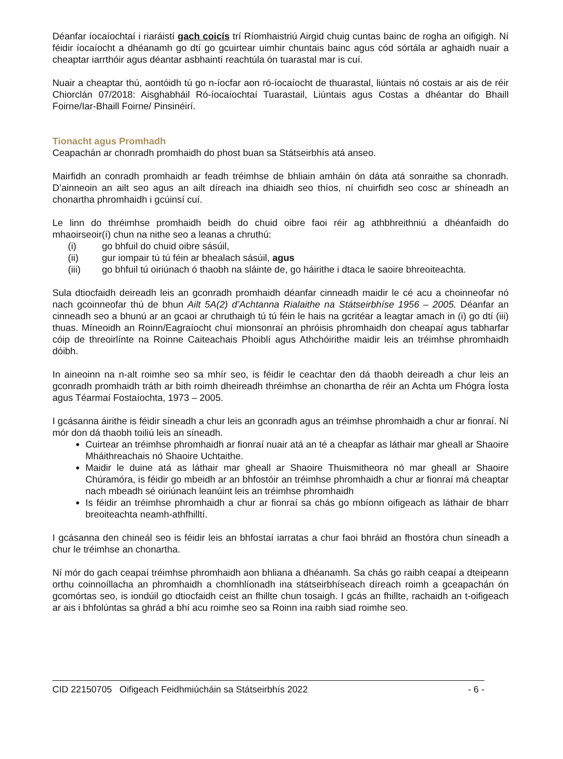Déanfar íocaíochtaí i riaráistí gach coicís trí Ríomhaistriú Airgid chuig cuntas bainc de rogha an oifigigh. Ní féidir íocaíocht a dhéanamh go dtí go gcuirtear uimhir chuntais bainc agus cód sórtála ar aghaidh nuair a cheaptar iarrthóir agus déantar asbhaintí reachtúla ón tuarastal mar is cuí.
Nuair a cheaptar thú, aontóidh tú go n-íocfar aon ró-íocaíocht de thuarastal, liúntais nó costais ar ais de réir Chiorclán 07/2018: Aisghabháil Ró-íocaíochtaí Tuarastail, Liúntais agus Costas a dhéantar do Bhaill Foirne/Iar-Bhaill Foirne/ Pinsinéirí.
Tionacht agus Promhadh
Ceapachán ar chonradh promhaidh do phost buan sa Státseirbhís atá anseo.
Mairfidh an conradh promhaidh ar feadh tréimhse de bhliain amháin ón dáta atá sonraithe sa chonradh. D’ainneoin an ailt seo agus an ailt díreach ina dhiaidh seo thíos, ní chuirfidh seo cosc ar shíneadh an chonartha phromhaidh i gcúinsí cuí.
Le linn do thréimhse promhaidh beidh do chuid oibre faoi réir ag athbhreithniú a dhéanfaidh do mhaoirseoir(í) chun na nithe seo a leanas a chruthú:
(i) go bhfuil do chuid oibre sásúil,
(ii) gur iompair tú tú féin ar bhealach sásúil, agus
(iii) go bhfuil tú oiriúnach ó thaobh na sláinte de, go háirithe i dtaca le saoire bhreoiteachta.
Sula dtiocfaidh deireadh leis an gconradh promhaidh déanfar cinneadh maidir le cé acu a choinneofar nó nach gcoinneofar thú de bhun Ailt 5A(2) d’Achtanna Rialaithe na Státseirbhíse 1956 – 2005. Déanfar an cinneadh seo a bhunú ar an gcaoi ar chruthaigh tú tú féin le hais na gcritéar a leagtar amach in (i) go dtí (iii) thuas. Míneoidh an Roinn/Eagraíocht chuí mionsonraí an phróisis phromhaidh don cheapaí agus tabharfar cóip de threoirlínte na Roinne Caiteachais Phoiblí agus Athchóirithe maidir leis an tréimhse phromhaidh dóibh.
In aineoinn na n-alt roimhe seo sa mhír seo, is féidir le ceachtar den dá thaobh deireadh a chur leis an gconradh promhaidh tráth ar bith roimh dheireadh thréimhse an chonartha de réir an Achta um Fhógra Íosta agus Téarmaí Fostaíochta, 1973 – 2005.
I gcásanna áirithe is féidir síneadh a chur leis an gconradh agus an tréimhse phromhaidh a chur ar fionraí. Ní mór don dá thaobh toiliú leis an síneadh.
Cuirtear an tréimhse phromhaidh ar fionraí nuair atá an té a cheapfar as láthair mar gheall ar Shaoire Mháithreachais nó Shaoire Uchtaithe.
Maidir le duine atá as láthair mar gheall ar Shaoire Thuismitheora nó mar gheall ar Shaoire Chúramóra, is féidir go mbeidh ar an bhfostóir an tréimhse phromhaidh a chur ar fionraí má cheaptar nach mbeadh sé oiriúnach leanúint leis an tréimhse phromhaidh
Is féidir an tréimhse phromhaidh a chur ar fionraí sa chás go mbíonn oifigeach as láthair de bharr breoiteachta neamh-athfhilltí.
I gcásanna den chineál seo is féidir leis an bhfostaí iarratas a chur faoi bhráid an fhostóra chun síneadh a chur le tréimhse an chonartha.
Ní mór do gach ceapaí tréimhse phromhaidh aon bhliana a dhéanamh. Sa chás go raibh ceapaí a dteipeann orthu coinnoíllacha an phromhaidh a chomhlíonadh ina státseirbhíseach díreach roimh a gceapachán ón gcomórtas seo, is iondúil go dtiocfaidh ceist an fhillte chun tosaigh. I gcás an fhillte, rachaidh an t-oifigeach ar ais i bhfolúntas sa ghrád a bhí acu roimhe seo sa Roinn ina raibh siad roimhe seo.
CID 22150705 Oifigeach Feidhmiúcháin sa Státseirbhís 2022 - 6 -